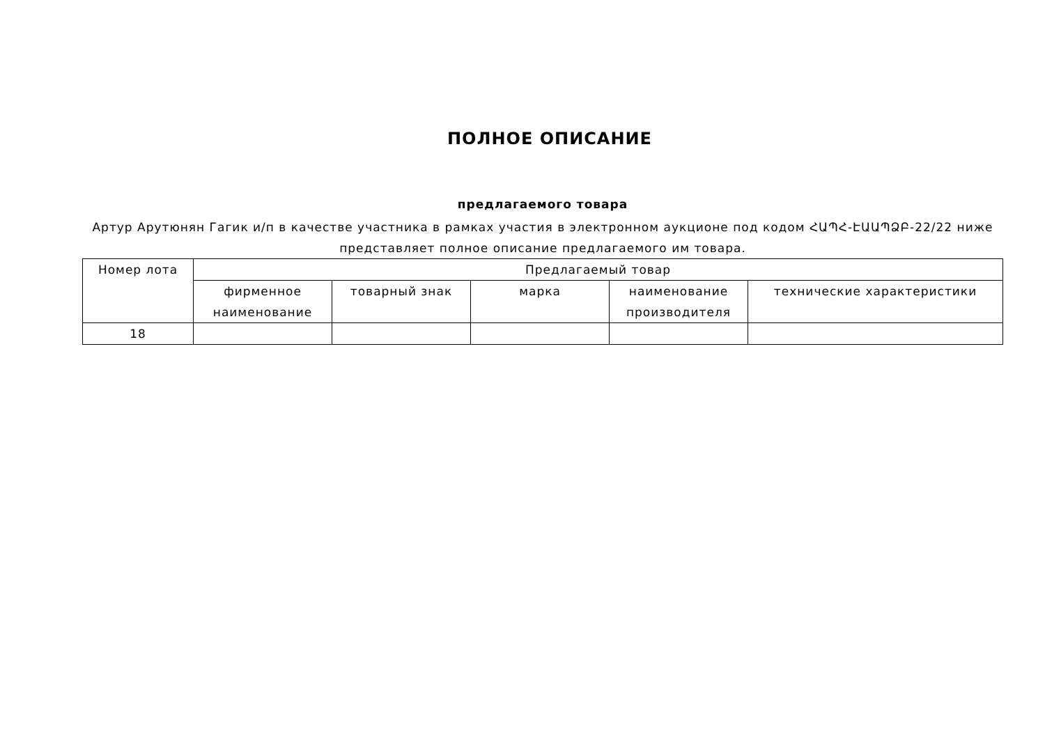ПОЛНОЕ ОПИСАНИЕ
предлагаемого товара
Артур Арутюнян Гагик и/п в качестве участника в рамках участия в электронном аукционе под кодом ՀԱՊՀ-ԷԱԱՊՁԲ-22/22 ниже представляет полное описание предлагаемого им товара.
| Номер лота | Предлагаемый товар | | | | |
| --- | --- | --- | --- | --- | --- |
| | фирменное наименование | товарный знак | марка | наименование производителя | технические характеристики |
| 18 | | | | | |